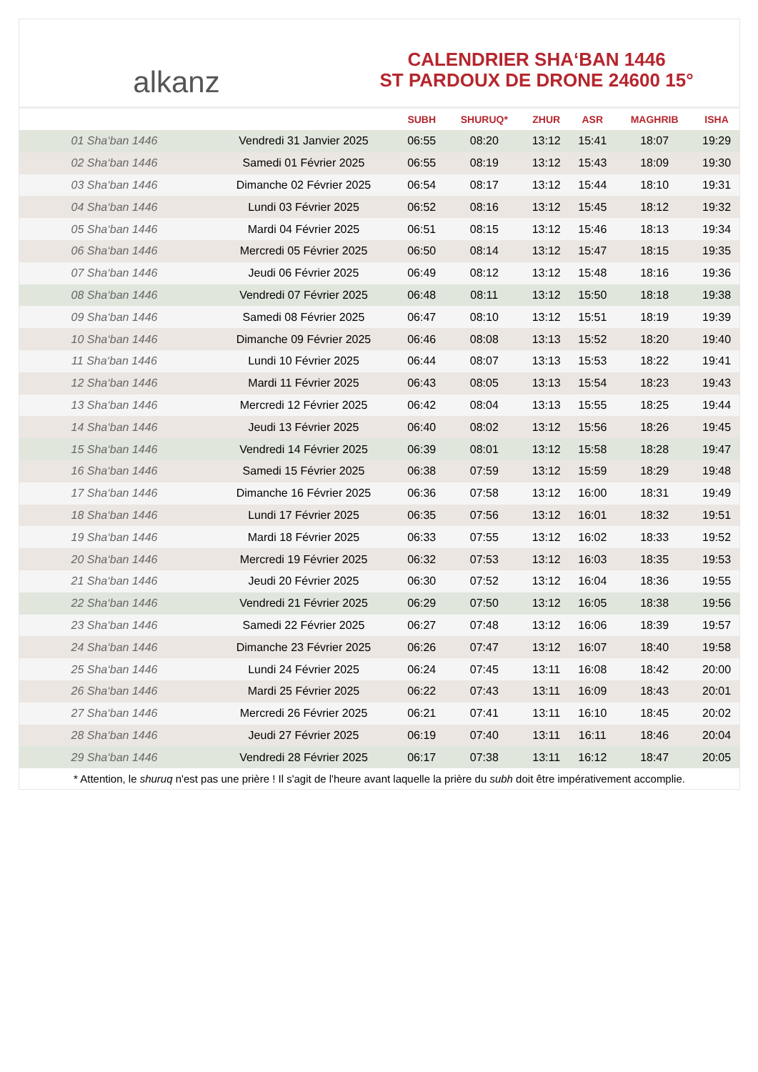alkanz
CALENDRIER SHA‘BAN 1446
ST PARDOUX DE DRONE 24600 15°
| | | SUBH | SHURUQ* | ZHUR | ASR | MAGHRIB | ISHA |
| --- | --- | --- | --- | --- | --- | --- | --- |
| 01 Sha‘ban 1446 | Vendredi 31 Janvier 2025 | 06:55 | 08:20 | 13:12 | 15:41 | 18:07 | 19:29 |
| 02 Sha‘ban 1446 | Samedi 01 Février 2025 | 06:55 | 08:19 | 13:12 | 15:43 | 18:09 | 19:30 |
| 03 Sha‘ban 1446 | Dimanche 02 Février 2025 | 06:54 | 08:17 | 13:12 | 15:44 | 18:10 | 19:31 |
| 04 Sha‘ban 1446 | Lundi 03 Février 2025 | 06:52 | 08:16 | 13:12 | 15:45 | 18:12 | 19:32 |
| 05 Sha‘ban 1446 | Mardi 04 Février 2025 | 06:51 | 08:15 | 13:12 | 15:46 | 18:13 | 19:34 |
| 06 Sha‘ban 1446 | Mercredi 05 Février 2025 | 06:50 | 08:14 | 13:12 | 15:47 | 18:15 | 19:35 |
| 07 Sha‘ban 1446 | Jeudi 06 Février 2025 | 06:49 | 08:12 | 13:12 | 15:48 | 18:16 | 19:36 |
| 08 Sha‘ban 1446 | Vendredi 07 Février 2025 | 06:48 | 08:11 | 13:12 | 15:50 | 18:18 | 19:38 |
| 09 Sha‘ban 1446 | Samedi 08 Février 2025 | 06:47 | 08:10 | 13:12 | 15:51 | 18:19 | 19:39 |
| 10 Sha‘ban 1446 | Dimanche 09 Février 2025 | 06:46 | 08:08 | 13:13 | 15:52 | 18:20 | 19:40 |
| 11 Sha‘ban 1446 | Lundi 10 Février 2025 | 06:44 | 08:07 | 13:13 | 15:53 | 18:22 | 19:41 |
| 12 Sha‘ban 1446 | Mardi 11 Février 2025 | 06:43 | 08:05 | 13:13 | 15:54 | 18:23 | 19:43 |
| 13 Sha‘ban 1446 | Mercredi 12 Février 2025 | 06:42 | 08:04 | 13:13 | 15:55 | 18:25 | 19:44 |
| 14 Sha‘ban 1446 | Jeudi 13 Février 2025 | 06:40 | 08:02 | 13:12 | 15:56 | 18:26 | 19:45 |
| 15 Sha‘ban 1446 | Vendredi 14 Février 2025 | 06:39 | 08:01 | 13:12 | 15:58 | 18:28 | 19:47 |
| 16 Sha‘ban 1446 | Samedi 15 Février 2025 | 06:38 | 07:59 | 13:12 | 15:59 | 18:29 | 19:48 |
| 17 Sha‘ban 1446 | Dimanche 16 Février 2025 | 06:36 | 07:58 | 13:12 | 16:00 | 18:31 | 19:49 |
| 18 Sha‘ban 1446 | Lundi 17 Février 2025 | 06:35 | 07:56 | 13:12 | 16:01 | 18:32 | 19:51 |
| 19 Sha‘ban 1446 | Mardi 18 Février 2025 | 06:33 | 07:55 | 13:12 | 16:02 | 18:33 | 19:52 |
| 20 Sha‘ban 1446 | Mercredi 19 Février 2025 | 06:32 | 07:53 | 13:12 | 16:03 | 18:35 | 19:53 |
| 21 Sha‘ban 1446 | Jeudi 20 Février 2025 | 06:30 | 07:52 | 13:12 | 16:04 | 18:36 | 19:55 |
| 22 Sha‘ban 1446 | Vendredi 21 Février 2025 | 06:29 | 07:50 | 13:12 | 16:05 | 18:38 | 19:56 |
| 23 Sha‘ban 1446 | Samedi 22 Février 2025 | 06:27 | 07:48 | 13:12 | 16:06 | 18:39 | 19:57 |
| 24 Sha‘ban 1446 | Dimanche 23 Février 2025 | 06:26 | 07:47 | 13:12 | 16:07 | 18:40 | 19:58 |
| 25 Sha‘ban 1446 | Lundi 24 Février 2025 | 06:24 | 07:45 | 13:11 | 16:08 | 18:42 | 20:00 |
| 26 Sha‘ban 1446 | Mardi 25 Février 2025 | 06:22 | 07:43 | 13:11 | 16:09 | 18:43 | 20:01 |
| 27 Sha‘ban 1446 | Mercredi 26 Février 2025 | 06:21 | 07:41 | 13:11 | 16:10 | 18:45 | 20:02 |
| 28 Sha‘ban 1446 | Jeudi 27 Février 2025 | 06:19 | 07:40 | 13:11 | 16:11 | 18:46 | 20:04 |
| 29 Sha‘ban 1446 | Vendredi 28 Février 2025 | 06:17 | 07:38 | 13:11 | 16:12 | 18:47 | 20:05 |
* Attention, le shuruq n'est pas une prière ! Il s'agit de l'heure avant laquelle la prière du subh doit être impérativement accomplie.